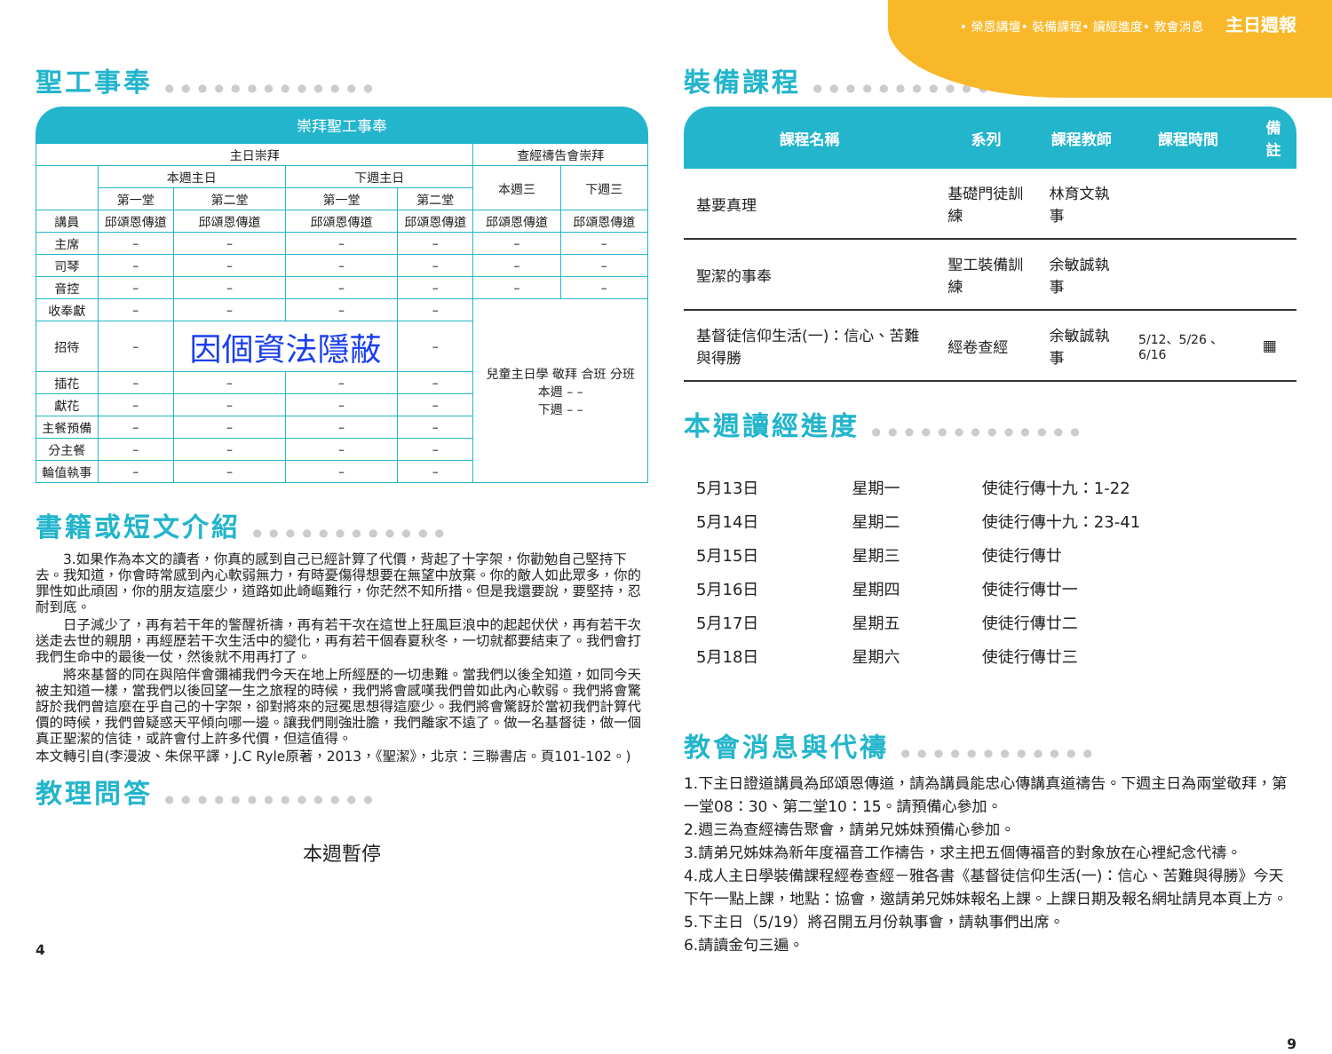• 榮恩講壇• 裝備課程• 讀經進度• 教會消息 主日週報
聖工事奉 ● ● ● ● ● ● ● ● ● ● ● ● ●
崇拜聖工事奉
| 主日崇拜 | | | | | 查經禱告會崇拜 | |
| | 本週主日 | | 下週主日 | | 本週三 | 下週三 |
| | 第一堂 | 第二堂 | 第一堂 | 第二堂 | | |
| 講員 | 邱頌恩傳道 | 邱頌恩傳道 | 邱頌恩傳道 | 邱頌恩傳道 | 邱頌恩傳道 | 邱頌恩傳道 |
| 主席 | – | – | – | – | – | – |
| 司琴 | – | – | – | – | – | – |
| 音控 | – | – | – | – | – | – |
| 收奉獻 | – | – | – | – | 兒童主日學 敬拜 合班 分班 本週 – – 下週 – – | |
| 招待 | – | 因個資法隱蔽 | | – | | |
| 插花 | – | – | – | – | | |
| 獻花 | – | – | – | – | | |
| 主餐預備 | – | – | – | – | | |
| 分主餐 | – | – | – | – | | |
| 輪值執事 | – | – | – | – | | |
書籍或短文介紹 ● ● ● ● ● ● ● ● ● ● ● ●
　　3.如果作為本文的讀者，你真的感到自己已經計算了代價，背起了十字架，你勸勉自己堅持下去。我知道，你會時常感到內心軟弱無力，有時憂傷得想要在無望中放棄。你的敵人如此眾多，你的罪性如此頑固，你的朋友這麼少，道路如此崎嶇難行，你茫然不知所措。但是我還要說，要堅持，忍耐到底。
　　日子減少了，再有若干年的警醒祈禱，再有若干次在這世上狂風巨浪中的起起伏伏，再有若干次送走去世的親朋，再經歷若干次生活中的變化，再有若干個春夏秋冬，一切就都要結束了。我們會打我們生命中的最後一仗，然後就不用再打了。
　　將來基督的同在與陪伴會彌補我們今天在地上所經歷的一切患難。當我們以後全知道，如同今天被主知道一樣，當我們以後回望一生之旅程的時候，我們將會感嘆我們曾如此內心軟弱。我們將會驚訝於我們曾這麼在乎自己的十字架，卻對將來的冠冕思想得這麼少。我們將會驚訝於當初我們計算代價的時候，我們曾疑惑天平傾向哪一邊。讓我們剛強壯膽，我們離家不遠了。做一名基督徒，做一個真正聖潔的信徒，或許會付上許多代價，但這值得。
本文轉引自(李漫波、朱保平譯，J.C Ryle原著，2013，《聖潔》，北京：三聯書店。頁101-102。)
教理問答 ● ● ● ● ● ● ● ● ● ● ● ● ●
本週暫停
4
裝備課程 ● ● ● ● ● ● ● ● ● ● ● ●
| 課程名稱 | 系列 | 課程教師 | 課程時間 | 備註 |
| --- | --- | --- | --- | --- |
| 基要真理 | 基礎門徒訓練 | 林育文執事 | | |
| 聖潔的事奉 | 聖工裝備訓練 | 余敏誠執事 | | |
| 基督徒信仰生活(一)：信心、苦難與得勝 | 經卷查經 | 余敏誠執事 | 5/12、5/26 、6/16 | ▦ |
本週讀經進度 ● ● ● ● ● ● ● ● ● ● ● ● ●
| 5月13日 | 星期一 | 使徒行傳十九：1-22 |
| 5月14日 | 星期二 | 使徒行傳十九：23-41 |
| 5月15日 | 星期三 | 使徒行傳廿 |
| 5月16日 | 星期四 | 使徒行傳廿一 |
| 5月17日 | 星期五 | 使徒行傳廿二 |
| 5月18日 | 星期六 | 使徒行傳廿三 |
教會消息與代禱 ● ● ● ● ● ● ● ● ● ● ● ●
1.下主日證道講員為邱頌恩傳道，請為講員能忠心傳講真道禱告。下週主日為兩堂敬拜，第一堂08：30、第二堂10：15。請預備心參加。
2.週三為查經禱告聚會，請弟兄姊妹預備心參加。
3.請弟兄姊妹為新年度福音工作禱告，求主把五個傳福音的對象放在心裡紀念代禱。
4.成人主日學裝備課程經卷查經－雅各書《基督徒信仰生活(一)：信心、苦難與得勝》今天下午一點上課，地點：協會，邀請弟兄姊妹報名上課。上課日期及報名網址請見本頁上方。
5.下主日（5/19）將召開五月份執事會，請執事們出席。
6.請讀金句三遍。
9